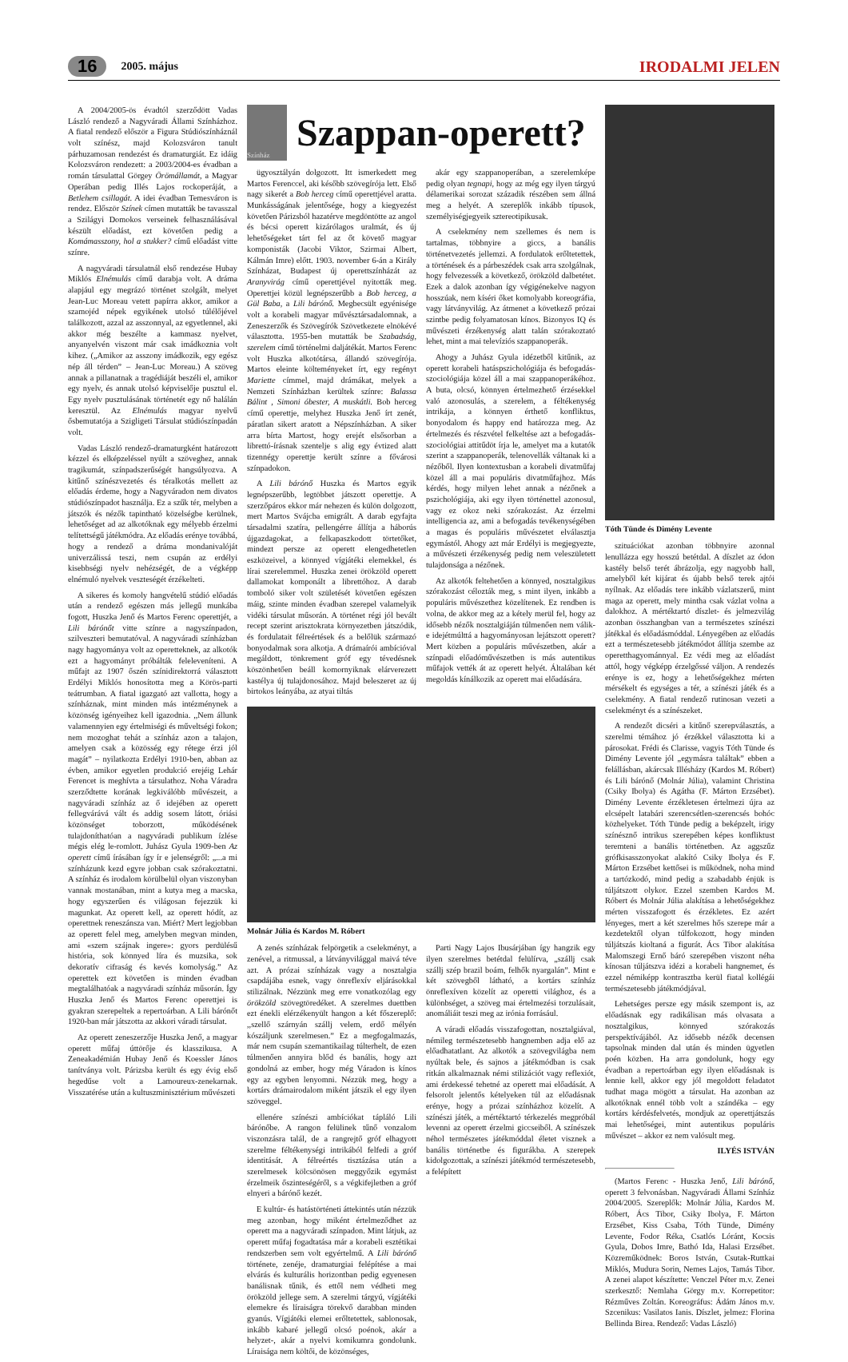16 2005. május IRODALMI JELEN
A 2004/2005-ös évadtól szerződött Vadas László rendező a Nagyváradi Állami Színházhoz. A fiatal rendező először a Figura Stúdiószínháznál volt színész, majd Kolozsváron tanult párhuzamosan rendezést és dramaturgiát. Ez idáig Kolozsváron rendezett: a 2003/2004-es évadban a román társulattal Görgey Örömállamát, a Magyar Operában pedig Illés Lajos rockoperáját, a Betlehem csillagát. A idei évadban Temesváron is rendez. Először Színek címen mutatták be tavasszal a Szilágyi Domokos verseinek felhasználásával készült előadást, ezt követően pedig a Komámasszony, hol a stukker? című előadást vitte színre.
A nagyváradi társulatnál első rendezése Hubay Miklós Elnémulás című darabja volt. A dráma alapjául egy megrázó történet szolgált, melyet Jean-Luc Moreau vetett papírra akkor, amikor a szamojéd népek egyikének utolsó túlélőjével találkozott, azzal az asszonnyal, az egyetlennel, aki akkor még beszélte a kammasz nyelvet, anyanyelvén viszont már csak imádkoznia volt kihez. („Amikor az asszony imádkozik, egy egész nép áll térden” – Jean-Luc Moreau.) A szöveg annak a pillanatnak a tragédiáját beszéli el, amikor egy nyelv, és annak utolsó képviselője pusztul el. Egy nyelv pusztulásának történetét egy nő halálán keresztül. Az Elnémulás magyar nyelvű ősbemutatója a Szigligeti Társulat stúdiószínpadán volt.
Vadas László rendező-dramaturgként határozott kézzel és elképzeléssel nyúlt a szöveghez, annak tragikumát, színpadszerűségét hangsúlyozva. A kitűnő színészvezetés és téralkotás mellett az előadás érdeme, hogy a Nagyváradon nem divatos stúdiószínpadot használja. Ez a szűk tér, melyben a játszók és nézők tapintható közelségbe kerülnek, lehetőséget ad az alkotóknak egy mélyebb érzelmi telítettségű játékmódra. Az előadás erénye továbbá, hogy a rendező a dráma mondanivalóját univerzálissá teszi, nem csupán az erdélyi kisebbségi nyelv nehézségét, de a végképp elnémuló nyelvek veszteségét érzékelteti.
A sikeres és komoly hangvételű stúdió előadás után a rendező egészen más jellegű munkába fogott, Huszka Jenő és Martos Ferenc operettjét, a Lili bárónőt vitte színre a nagyszínpadon, szilveszteri bemutatóval. A nagyváradi színházban nagy hagyománya volt az operetteknek, az alkotók ezt a hagyományt próbálták feleleveníteni. A műfajt az 1907 őszén színidirektorrá választott Erdélyi Miklós honosította meg a Körös-parti teátrumban. A fiatal igazgató azt vallotta, hogy a színháznak, mint minden más intézménynek a közönség igényeihez kell igazodnia. ,,Nem állunk valamennyien egy értelmiségi és műveltségi fokon; nem mozoghat tehát a színház azon a talajon, amelyen csak a közösség egy rétege érzi jól magát” – nyilatkozta Erdélyi 1910-ben, abban az évben, amikor egyetlen produkció erejéig Lehár Ferencet is meghívta a társulathoz. Noha Váradra szerződtette korának legkiválóbb művészeit, a nagyváradi színház az ő idejében az operett fellegvárává vált és addig sosem látott, óriási közönséget toborzott, működésének tulajdoníthatóan a nagyváradi publikum ízlése mégis elég le-romlott. Juhász Gyula 1909-ben Az operett című írásában így ír e jelenségről: „...a mi színházunk kezd egyre jobban csak szórakoztatni. A színház és irodalom körülbelül olyan viszonyban vannak mostanában, mint a kutya meg a macska, hogy egyszerűen és világosan fejezzük ki magunkat. Az operett kell, az operett hódít, az operettnek reneszánsza van. Miért? Mert legjobban az operett felel meg, amelyben megvan minden, ami «szem szájnak ingere»: gyors perdülésű história, sok könnyed líra és muzsika, sok dekoratív cifraság és kevés komolyság.” Az operettek ezt követően is minden évadban megtalálhatóak a nagyváradi színház műsorán. Így Huszka Jenő és Martos Ferenc operettjei is gyakran szerepeltek a repertoárban. A Lili bárónőt 1920-ban már játszotta az akkori váradi társulat.
Az operett zeneszerzője Huszka Jenő, a magyar operett műfaj úttörője és klasszikusa. A Zeneakadémián Hubay Jenő és Koessler János tanítványa volt. Párizsba került és egy évig első hegedűse volt a Lamoureux-zenekarnak. Visszatérése után a kultuszminisztérium művészeti
Színház
Szappan-operett?
ügyosztályán dolgozott. Itt ismerkedett meg Martos Ferenccel, aki később szövegírója lett. Első nagy sikerét a Bob herceg című operettjével aratta. Munkásságának jelentősége, hogy a kiegyezést követően Párizsból hazatérve megdöntötte az angol és bécsi operett kizárólagos uralmát, és új lehetőségeket tárt fel az őt követő magyar komponisták (Jacobi Viktor, Szirmai Albert, Kálmán Imre) előtt. 1903. november 6-án a Király Színházat, Budapest új operettszínházát az Aranyvirág című operettjével nyitották meg. Operettjei közül legnépszerűbb a Bob herceg, a Gül Baba, a Lili bárónő. Megbecsült egyénisége volt a korabeli magyar művésztársadalomnak, a Zeneszerzők és Szövegírók Szövetkezete elnökévé választotta. 1955-ben mutatták be Szabadság, szerelem című történelmi daljátékát. Martos Ferenc volt Huszka alkotótársa, állandó szövegírója. Martos eleinte költeményeket írt, egy regényt Mariette címmel, majd drámákat, melyek a Nemzeti Színházban kerültek színre: Balassa Bálint , Simoni óbester, A muskátli. Bob herceg című operettje, melyhez Huszka Jenő írt zenét, páratlan sikert aratott a Népszínházban. A siker arra bírta Martost, hogy erejét elsősorban a librettó-írásnak szentelje s alig egy évtized alatt tizennégy operettje került színre a fővárosi színpadokon.
A Lili bárónő Huszka és Martos egyik legnépszerűbb, legtöbbet játszott operettje. A szerzőpáros ekkor már nehezen és külön dolgozott, mert Martos Svájcba emigrált. A darab egyfajta társadalmi szatíra, pellengérre állítja a háborús újgazdagokat, a felkapaszkodott törtetőket, mindezt persze az operett elengedhetetlen eszközeivel, a könnyed vígjátéki elemekkel, és lírai szerelemmel. Huszka zenei örökzöld operett dallamokat komponált a librettóhoz. A darab tomboló siker volt születését követően egészen máig, szinte minden évadban szerepel valamelyik vidéki társulat műsorán. A történet régi jól bevált recept szerint arisztokrata környezetben játszódik, és fordulatait félreértések és a belőlük származó bonyodalmak sora alkotja. A drámaírói ambícióval megáldott, tönkrement gróf egy tévedésnek köszönhetően beáll komornyiknak elárverezett kastélya új tulajdonosához. Majd beleszeret az új birtokos leányába, az atyai tiltás
akár egy szappanoperában, a szerelemképe pedig olyan tegnapi, hogy az még egy ilyen tárgyú délamerikai sorozat századik részében sem állná meg a helyét. A szereplők inkább típusok, személyiségjegyeik sztereotipikusak.
A cselekmény nem szellemes és nem is tartalmas, többnyire a giccs, a banális történetvezetés jellemzi. A fordulatok erőltetettek, a történések és a párbeszédek csak arra szolgálnak, hogy felvezessék a következő, örökzöld dalbetétet. Ezek a dalok azonban így végigénekelve nagyon hosszúak, nem kíséri őket komolyabb koreográfia, vagy látványvilág. Az átmenet a következő prózai szintbe pedig folyamatosan kínos. Bizonyos IQ és művészeti érzékenység alatt talán szórakoztató lehet, mint a mai televíziós szappanoperák.
Ahogy a Juhász Gyula idézetből kitűnik, az operett korabeli hatáspszichológiája és befogadás-szociológiája közel áll a mai szappanoperákéhoz. A buta, olcsó, könnyen értelmezhető érzésekkel való azonosulás, a szerelem, a féltékenység intrikája, a könnyen érthető konfliktus, bonyodalom és happy end határozza meg. Az értelmezés és részvétel felkeltése azt a befogadás-szociológiai attitűdöt írja le, amelyet ma a kutatók szerint a szappanoperák, telenovellák váltanak ki a nézőből. Ilyen kontextusban a korabeli divatműfaj közel áll a mai populáris divatműfajhoz. Más kérdés, hogy milyen lehet annak a nézőnek a pszichológiája, aki egy ilyen történettel azonosul, vagy ez okoz neki szórakozást. Az érzelmi intelligencia az, ami a befogadás tevékenységében a magas és populáris művészetet elválasztja egymástól. Ahogy azt már Erdélyi is megjegyezte, a művészeti érzékenység pedig nem veleszületett tulajdonsága a nézőnek.
Az alkotók feltehetően a könnyed, nosztalgikus szórakozást célozták meg, s mint ilyen, inkább a populáris művészethez közelítenek. Ez rendben is volna, de akkor meg az a kétely merül fel, hogy az idősebb nézők nosztalgiáján túlmenően nem válik-e idejétmúlttá a hagyományosan lejátszott operett? Mert közben a populáris művészetben, akár a színpadi előadóművészetben is más autentikus műfajok vették át az operett helyét. Általában két megoldás kínálkozik az operett mai előadására.
Molnár Júlia és Kardos M. Róbert
A zenés színházak felpörgetik a cselekményt, a zenével, a ritmussal, a látványvilággal maivá téve azt. A prózai színházak vagy a nosztalgia csapdájába esnek, vagy önreflexív eljárásokkal stilizálnak. Nézzünk meg erre vonatkozólag egy örökzöld szövegtöredéket. A szerelmes duettben ezt énekli elérzékenyült hangon a két főszereplő: ,,szellő szárnyán szállj velem, erdő mélyén kószáljunk szerelmesen.” Ez a megfogalmazás, már nem csupán szemantikailag túlterhelt, de ezen túlmenően annyira blőd és banális, hogy azt gondolná az ember, hogy még Váradon is kínos egy az egyben lenyomni. Nézzük meg, hogy a kortárs drámairodalom miként játszik el egy ilyen szöveggel.
ellenére színészi ambíciókat tápláló Lili bárónőbe. A rangon felülinek tűnő vonzalom viszonzásra talál, de a rangrejtő gróf elhagyott szerelme féltékenységi intrikából felfedi a gróf identitását. A félreértés tisztázása után a szerelmesek kölcsönösen meggyőzik egymást érzelmeik őszinteségéről, s a végkifejletben a gróf elnyeri a bárónő kezét.
E kultúr- és hatástörténeti áttekintés után nézzük meg azonban, hogy miként értelmeződhet az operett ma a nagyváradi színpadon. Mint látjuk, az operett műfaj fogadtatása már a korabeli esztétikai rendszerben sem volt egyértelmű. A Lili bárónő története, zenéje, dramaturgiai felépítése a mai elvárás és kulturális horizontban pedig egyenesen banálisnak tűnik, és ettől nem védheti meg örökzöld jellege sem. A szerelmi tárgyú, vígjátéki elemekre és líraiságra törekvő darabban minden gyanús. Vígjátéki elemei erőltetettek, sablonosak, inkább kabaré jellegű olcsó poénok, akár a helyzet-, akár a nyelvi komikumra gondolunk. Líraisága nem költői, de közönséges,
Parti Nagy Lajos Ibusárjában így hangzik egy ilyen szerelmes betétdal felülírva, „szállj csak szállj szép brazil boám, felhők nyargalán”. Mint e két szövegből látható, a kortárs színház önreflexíven közelít az operetti világhoz, és a különbséget, a szöveg mai értelmezési torzulásait, anomáliáit teszi meg az irónia forrásául.
A váradi előadás visszafogottan, nosztalgiával, némileg természetesebb hangnemben adja elő az előadhatatlant. Az alkotók a szövegvilágba nem nyúltak bele, és sajnos a játékmódban is csak ritkán alkalmaznak némi stilizációt vagy reflexiót, ami érdekessé tehetné az operett mai előadását. A felsorolt jelentős kételyeken túl az előadásnak erénye, hogy a prózai színházhoz közelít. A színészi játék, a mértéktartó térkezelés megpróbál levenni az operett érzelmi giccseiből. A színészek néhol természetes játékmóddal életet visznek a banális történetbe és figurákba. A szerepek kidolgozottak, a színészi játékmód természetesebb, a felépített
Tóth Tünde és Dimény Levente
szituációkat azonban többnyire azonnal lenullázza egy hosszú betétdal. A díszlet az ódon kastély belső terét ábrázolja, egy nagyobb hall, amelyből két kijárat és újabb belső terek ajtói nyílnak. Az előadás tere inkább vázlatszerű, mint maga az operett, mely mintha csak vázlat volna a dalokhoz. A mértéktartó díszlet- és jelmezvilág azonban összhangban van a természetes színészi játékkal és előadásmóddal. Lényegében az előadás ezt a természetesebb játékmódot állítja szembe az operetthagyománnyal. Ez védi meg az előadást attól, hogy végképp érzelgőssé váljon. A rendezés erénye is ez, hogy a lehetőségekhez mérten mérsékelt és egységes a tér, a színészi játék és a cselekmény. A fiatal rendező rutinosan vezeti a cselekményt és a színészeket.
A rendezőt dicséri a kitűnő szerepválasztás, a szerelmi témához jó érzékkel választotta ki a párosokat. Frédi és Clarisse, vagyis Tóth Tünde és Dimény Levente jól „egymásra találtak” ebben a felállásban, akárcsak Illésházy (Kardos M. Róbert) és Lili bárónő (Molnár Júlia), valamint Christina (Csiky Ibolya) és Agátha (F. Márton Erzsébet). Dimény Levente érzékletesen értelmezi újra az elcsépelt latabári szerencsétlen-szerencsés bohóc közhelyeket. Tóth Tünde pedig a beképzelt, irigy színésznő intrikus szerepében képes konfliktust teremteni a banális történetben. Az aggszűz grófkisasszonyokat alakító Csiky Ibolya és F. Márton Erzsébet kettősei is működnek, noha mind a tartózkodó, mind pedig a szabadabb énjük is túljátszott olykor. Ezzel szemben Kardos M. Róbert és Molnár Júlia alakítása a lehetőségekhez mérten visszafogott és érzékletes. Ez azért lényeges, mert a két szerelmes hős szerepe már a kezdetektől olyan túlfokozott, hogy minden túljátszás kioltaná a figurát. Ács Tibor alakítása Malomszegi Ernő báró szerepében viszont néha kínosan túljátszva idézi a korabeli hangnemet, és ezzel némiképp kontrasztba kerül fiatal kollégái természetesebb játékmódjával.
Lehetséges persze egy másik szempont is, az előadásnak egy radikálisan más olvasata a nosztalgikus, könnyed szórakozás perspektívájából. Az idősebb nézők decensen tapsolnak minden dal után és minden ügyetlen poén közben. Ha arra gondolunk, hogy egy évadban a repertoárban egy ilyen előadásnak is lennie kell, akkor egy jól megoldott feladatot tudhat maga mögött a társulat. Ha azonban az alkotóknak ennél több volt a szándéka – egy kortárs kérdésfelvetés, mondjuk az operettjátszás mai lehetőségei, mint autentikus populáris művészet – akkor ez nem valósult meg.
ILYÉS ISTVÁN
(Martos Ferenc - Huszka Jenő, Lili bárónő, operett 3 felvonásban. Nagyváradi Állami Színház 2004/2005. Szereplők: Molnár Júlia, Kardos M. Róbert, Ács Tibor, Csiky Ibolya, F. Márton Erzsébet, Kiss Csaba, Tóth Tünde, Dimény Levente, Fodor Réka, Csatlós Lóránt, Kocsis Gyula, Dobos Imre, Bathó Ida, Halasi Erzsébet. Közreműködnek: Boros István, Csutak-Ruttkai Miklós, Mudura Sorin, Nemes Lajos, Tamás Tibor. A zenei alapot készítette: Venczel Péter m.v. Zenei szerkesztő: Nemlaha Görgy m.v. Korrepetitor: Rézműves Zoltán. Koreográfus: Ádám János m.v. Szcenikus: Vasilatos Ianis. Díszlet, jelmez: Florina Bellinda Birea. Rendező: Vadas László)